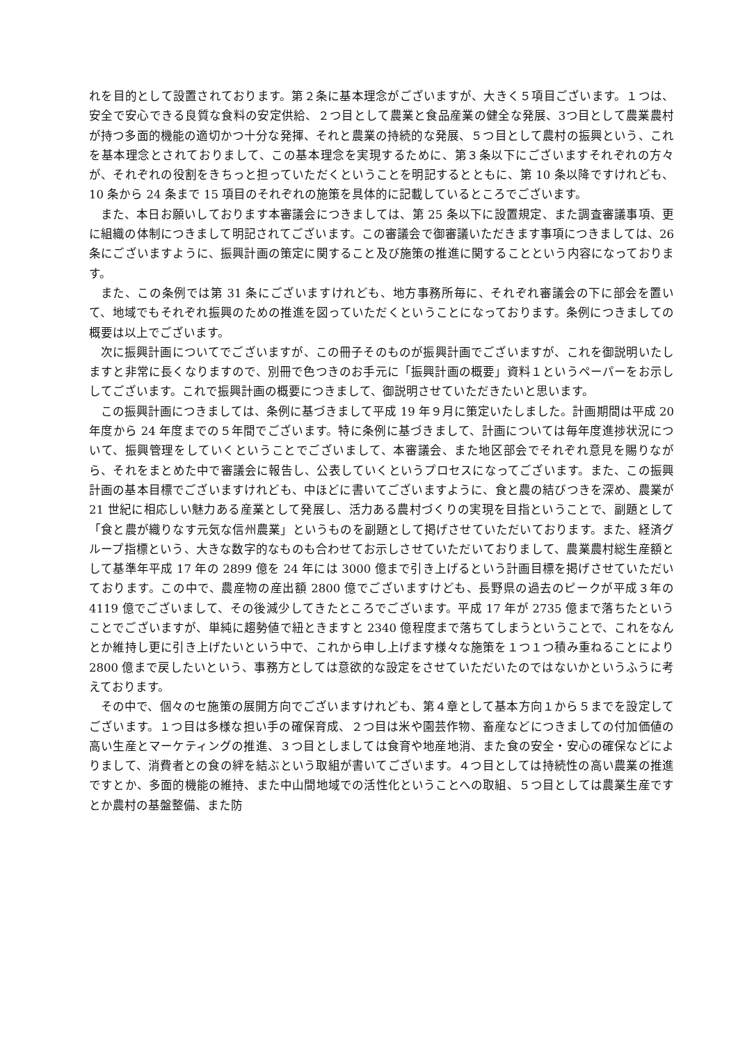れを目的として設置されております。第２条に基本理念がございますが、大きく５項目ございます。１つは、安全で安心できる良質な食料の安定供給、２つ目として農業と食品産業の健全な発展、3つ目として農業農村が持つ多面的機能の適切かつ十分な発揮、それと農業の持続的な発展、５つ目として農村の振興という、これを基本理念とされておりまして、この基本理念を実現するために、第３条以下にございますそれぞれの方々が、それぞれの役割をきちっと担っていただくということを明記するとともに、第 10 条以降ですけれども、10 条から 24 条まで 15 項目のそれぞれの施策を具体的に記載しているところでございます。
また、本日お願いしております本審議会につきましては、第 25 条以下に設置規定、また調査審議事項、更に組織の体制につきまして明記されてございます。この審議会で御審議いただきます事項につきましては、26 条にございますように、振興計画の策定に関すること及び施策の推進に関することという内容になっております。
また、この条例では第 31 条にございますけれども、地方事務所毎に、それぞれ審議会の下に部会を置いて、地域でもそれぞれ振興のための推進を図っていただくということになっております。条例につきましての概要は以上でございます。
次に振興計画についてでございますが、この冊子そのものが振興計画でございますが、これを御説明いたしますと非常に長くなりますので、別冊で色つきのお手元に「振興計画の概要」資料１というペーパーをお示ししてございます。これで振興計画の概要につきまして、御説明させていただきたいと思います。
この振興計画につきましては、条例に基づきまして平成 19 年９月に策定いたしました。計画期間は平成 20 年度から 24 年度までの５年間でございます。特に条例に基づきまして、計画については毎年度進捗状況について、振興管理をしていくということでございまして、本審議会、また地区部会でそれぞれ意見を賜りながら、それをまとめた中で審議会に報告し、公表していくというプロセスになってございます。また、この振興計画の基本目標でございますけれども、中ほどに書いてございますように、食と農の結びつきを深め、農業が 21 世紀に相応しい魅力ある産業として発展し、活力ある農村づくりの実現を目指ということで、副題として「食と農が織りなす元気な信州農業」というものを副題として掲げさせていただいております。また、経済グループ指標という、大きな数字的なものも合わせてお示しさせていただいておりまして、農業農村総生産額として基準年平成 17 年の 2899 億を 24 年には 3000 億まで引き上げるという計画目標を掲げさせていただいております。この中で、農産物の産出額 2800 億でございますけども、長野県の過去のピークが平成３年の 4119 億でございまして、その後減少してきたところでございます。平成 17 年が 2735 億まで落ちたということでございますが、単純に趨勢値で紐ときますと 2340 億程度まで落ちてしまうということで、これをなんとか維持し更に引き上げたいという中で、これから申し上げます様々な施策を１つ１つ積み重ねることにより 2800 億まで戻したいという、事務方としては意欲的な設定をさせていただいたのではないかというふうに考えております。
その中で、個々のセ施策の展開方向でございますけれども、第４章として基本方向１から５までを設定してございます。１つ目は多様な担い手の確保育成、２つ目は米や園芸作物、畜産などにつきましての付加価値の高い生産とマーケティングの推進、３つ目としましては食育や地産地消、また食の安全・安心の確保などによりまして、消費者との食の絆を結ぶという取組が書いてございます。４つ目としては持続性の高い農業の推進ですとか、多面的機能の維持、また中山間地域での活性化ということへの取組、５つ目としては農業生産ですとか農村の基盤整備、また防